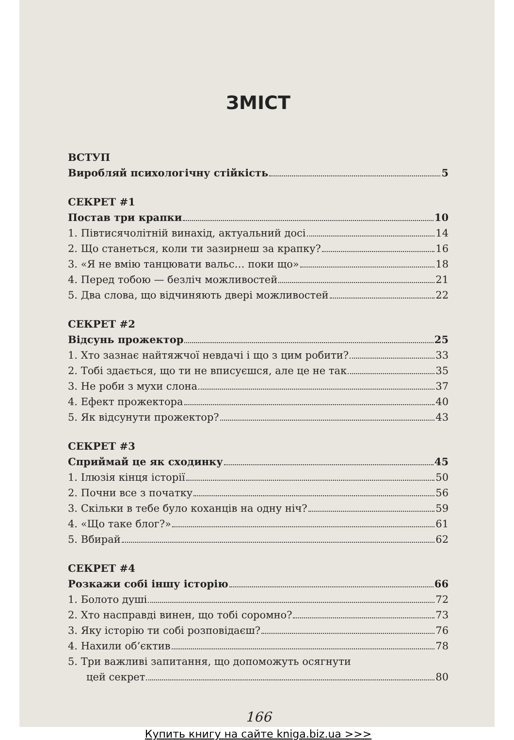ЗМІСТ
ВСТУП
Виробляй психологічну стійкість 5
СЕКРЕТ #1
Постав три крапки 10
1. Півтисячолітній винахід, актуальний досі 14
2. Що станеться, коли ти зазирнеш за крапку? 16
3. «Я не вмію танцювати вальс… поки що» 18
4. Перед тобою — безліч можливостей 21
5. Два слова, що відчиняють двері можливостей 22
СЕКРЕТ #2
Відсунь прожектор 25
1. Хто зазнає найтяжчої невдачі і що з цим робити? 33
2. Тобі здається, що ти не вписуєшся, але це не так 35
3. Не роби з мухи слона 37
4. Ефект прожектора 40
5. Як відсунути прожектор? 43
СЕКРЕТ #3
Сприймай це як сходинку 45
1. Ілюзія кінця історії 50
2. Почни все з початку 56
3. Скільки в тебе було коханців на одну ніч? 59
4. «Що таке блог?» 61
5. Вбирай 62
СЕКРЕТ #4
Розкажи собі іншу історію 66
1. Болото душі 72
2. Хто насправді винен, що тобі соромно? 73
3. Яку історію ти собі розповідаєш? 76
4. Нахили об’єктив 78
5. Три важливі запитання, що допоможуть осягнути
цей секрет 80
166
Купить книгу на сайте kniga.biz.ua >>>